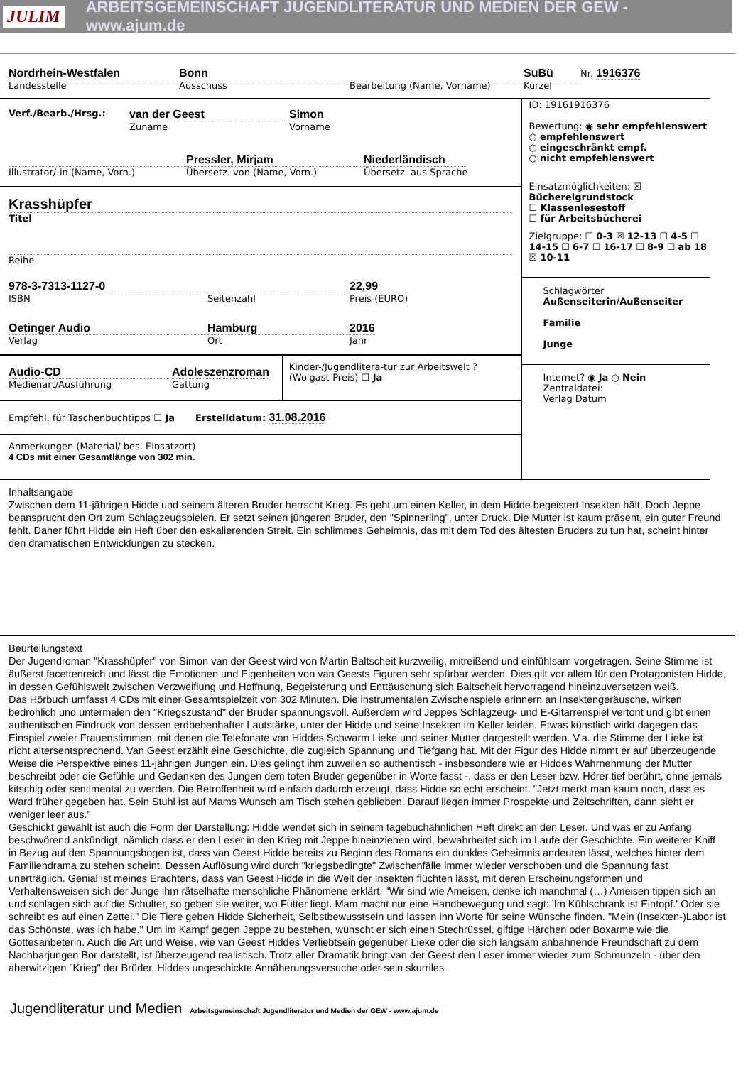JULIM ARBEITSGEMEINSCHAFT JUGENDLITERATUR UND MEDIEN DER GEW - www.ajum.de
Nordrhein-Westfalen
Landesstelle
Bonn
Ausschuss
Bearbeitung (Name, Vorname)
SuBü
Kürzel
Nr. 1916376
Verf./Bearb./Hrsg.:
van der Geest
Zuname
Simon
Vorname
Illustrator/-in (Name, Vorn.)
Pressler, Mirjam
Übersetz. von (Name, Vorn.)
Niederländisch
Übersetz. aus Sprache
Krasshüpfer
Titel
Reihe
978-3-7313-1127-0
ISBN
Seitenzahl
22,99
Preis (EURO)
Oetinger Audio
Verlag
Hamburg
Ort
2016
Jahr
Audio-CD
Medienart/Ausführung
Adoleszenzroman
Gattung
Kinder-/Jugendlitera-tur zur Arbeitswelt ? (Wolgast-Preis) ☐ Ja
Empfehl. für Taschenbuchtipps ☐ Ja Erstelldatum: 31.08.2016
Anmerkungen (Material/ bes. Einsatzort)
4 CDs mit einer Gesamtlänge von 302 min.
ID: 19161916376
Bewertung: ◉ sehr empfehlenswert
○ empfehlenswert
○ eingeschränkt empf.
○ nicht empfehlenswert
Einsatzmöglichkeiten: ☒ Büchereigrundstock
☐ Klassenlesestoff
☐ für Arbeitsbücherei
Zielgruppe: ☐ 0-3 ☒ 12-13 ☐ 4-5 ☐ 14-15 ☐ 6-7 ☐ 16-17 ☐ 8-9 ☐ ab 18 ☒ 10-11
Schlagwörter
Außenseiterin/Außenseiter
Familie
Junge
Internet? ◉ Ja ○ Nein
Zentraldatei:
Verlag Datum
Inhaltsangabe
Zwischen dem 11-jährigen Hidde und seinem älteren Bruder herrscht Krieg. Es geht um einen Keller, in dem Hidde begeistert Insekten hält. Doch Jeppe beansprucht den Ort zum Schlagzeugspielen. Er setzt seinen jüngeren Bruder, den "Spinnerling", unter Druck. Die Mutter ist kaum präsent, ein guter Freund fehlt. Daher führt Hidde ein Heft über den eskalierenden Streit. Ein schlimmes Geheimnis, das mit dem Tod des ältesten Bruders zu tun hat, scheint hinter den dramatischen Entwicklungen zu stecken.
Beurteilungstext
Der Jugendroman "Krasshüpfer" von Simon van der Geest wird von Martin Baltscheit kurzweilig, mitreißend und einfühlsam vorgetragen. Seine Stimme ist äußerst facettenreich und lässt die Emotionen und Eigenheiten von van Geests Figuren sehr spürbar werden. Dies gilt vor allem für den Protagonisten Hidde, in dessen Gefühlswelt zwischen Verzweiflung und Hoffnung, Begeisterung und Enttäuschung sich Baltscheit hervorragend hineinzuversetzen weiß.
Das Hörbuch umfasst 4 CDs mit einer Gesamtspielzeit von 302 Minuten. Die instrumentalen Zwischenspiele erinnern an Insektengeräusche, wirken bedrohlich und untermalen den "Kriegszustand" der Brüder spannungsvoll. Außerdem wird Jeppes Schlagzeug- und E-Gitarrenspiel vertont und gibt einen authentischen Eindruck von dessen erdbebenhafter Lautstärke, unter der Hidde und seine Insekten im Keller leiden. Etwas künstlich wirkt dagegen das Einspiel zweier Frauenstimmen, mit denen die Telefonate von Hiddes Schwarm Lieke und seiner Mutter dargestellt werden. V.a. die Stimme der Lieke ist nicht altersentsprechend. Van Geest erzählt eine Geschichte, die zugleich Spannung und Tiefgang hat. Mit der Figur des Hidde nimmt er auf überzeugende Weise die Perspektive eines 11-jährigen Jungen ein. Dies gelingt ihm zuweilen so authentisch - insbesondere wie er Hiddes Wahrnehmung der Mutter beschreibt oder die Gefühle und Gedanken des Jungen dem toten Bruder gegenüber in Worte fasst -, dass er den Leser bzw. Hörer tief berührt, ohne jemals kitschig oder sentimental zu werden. Die Betroffenheit wird einfach dadurch erzeugt, dass Hidde so echt erscheint. "Jetzt merkt man kaum noch, dass es Ward früher gegeben hat. Sein Stuhl ist auf Mams Wunsch am Tisch stehen geblieben. Darauf liegen immer Prospekte und Zeitschriften, dann sieht er weniger leer aus."
Geschickt gewählt ist auch die Form der Darstellung: Hidde wendet sich in seinem tagebuchähnlichen Heft direkt an den Leser. Und was er zu Anfang beschwörend ankündigt, nämlich dass er den Leser in den Krieg mit Jeppe hineinziehen wird, bewahrheitet sich im Laufe der Geschichte. Ein weiterer Kniff in Bezug auf den Spannungsbogen ist, dass van Geest Hidde bereits zu Beginn des Romans ein dunkles Geheimnis andeuten lässt, welches hinter dem Familiendrama zu stehen scheint. Dessen Auflösung wird durch "kriegsbedingte" Zwischenfälle immer wieder verschoben und die Spannung fast unerträglich. Genial ist meines Erachtens, dass van Geest Hidde in die Welt der Insekten flüchten lässt, mit deren Erscheinungsformen und Verhaltensweisen sich der Junge ihm rätselhafte menschliche Phänomene erklärt. "Wir sind wie Ameisen, denke ich manchmal (…) Ameisen tippen sich an und schlagen sich auf die Schulter, so geben sie weiter, wo Futter liegt. Mam macht nur eine Handbewegung und sagt: 'Im Kühlschrank ist Eintopf.' Oder sie schreibt es auf einen Zettel." Die Tiere geben Hidde Sicherheit, Selbstbewusstsein und lassen ihn Worte für seine Wünsche finden. "Mein (Insekten-)Labor ist das Schönste, was ich habe." Um im Kampf gegen Jeppe zu bestehen, wünscht er sich einen Stechrüssel, giftige Härchen oder Boxarme wie die Gottesanbeterin. Auch die Art und Weise, wie van Geest Hiddes Verliebtsein gegenüber Lieke oder die sich langsam anbahnende Freundschaft zu dem Nachbarjungen Bor darstellt, ist überzeugend realistisch. Trotz aller Dramatik bringt van der Geest den Leser immer wieder zum Schmunzeln - über den aberwitzigen "Krieg" der Brüder, Hiddes ungeschickte Annäherungsversuche oder sein skurriles
Jugendliteratur und Medien Arbeitsgemeinschaft Jugendliteratur und Medien der GEW - www.ajum.de